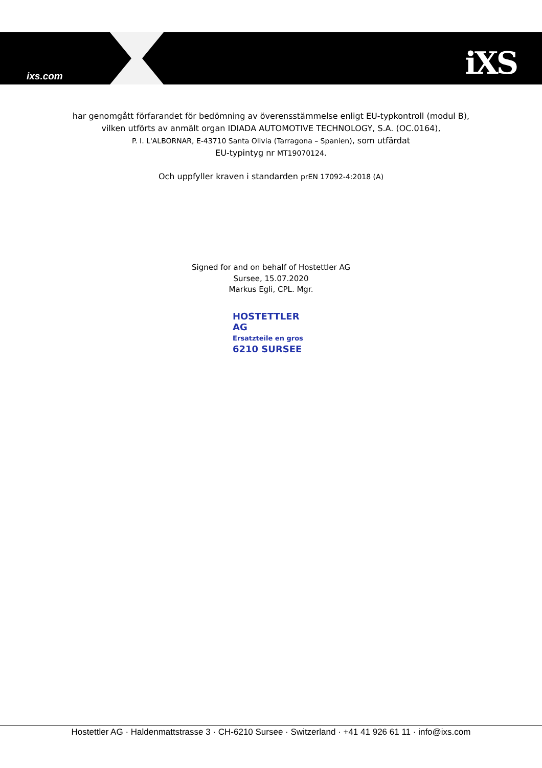ixs.com iXS
har genomgått förfarandet för bedömning av överensstämmelse enligt EU-typkontroll (modul B),
vilken utförts av anmält organ IDIADA AUTOMOTIVE TECHNOLOGY, S.A. (OC.0164),
P. I. L'ALBORNAR, E-43710 Santa Olivia (Tarragona – Spanien), som utfärdat
EU-typintyg nr MT19070124.
Och uppfyller kraven i standarden prEN 17092-4:2018 (A)
Signed for and on behalf of Hostettler AG
Sursee, 15.07.2020
Markus Egli, CPL. Mgr.
HOSTETTLER AG
Ersatzteile en gros
6210 SURSEE
Hostettler AG · Haldenmattstrasse 3 · CH-6210 Sursee · Switzerland · +41 41 926 61 11 · info@ixs.com